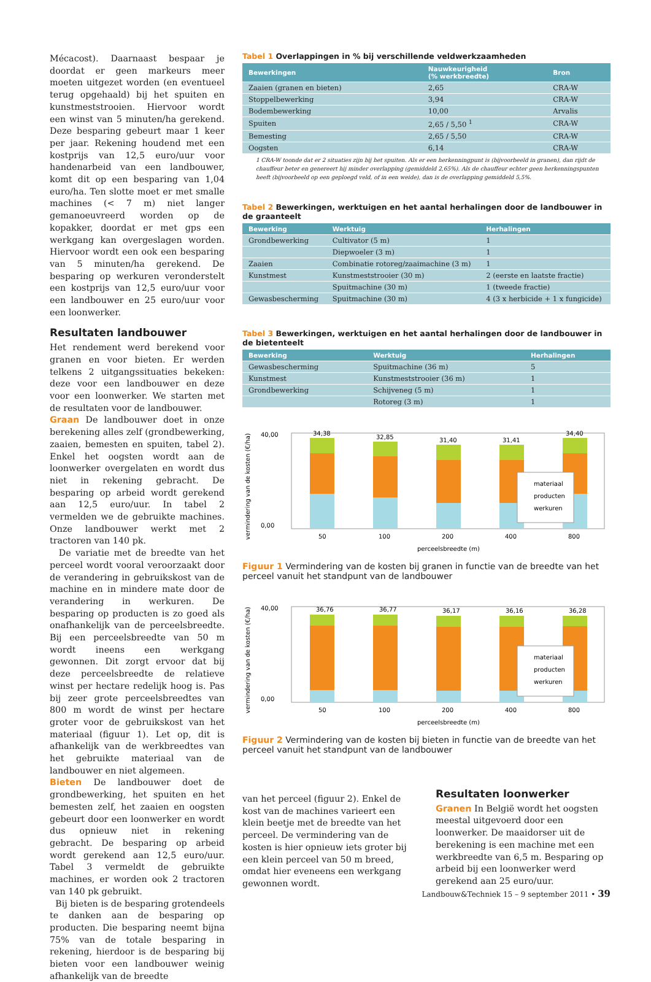Mécacost). Daarnaast bespaar je doordat er geen markeurs meer moeten uitgezet worden (en eventueel terug opgehaald) bij het spuiten en kunstmeststrooien. Hiervoor wordt een winst van 5 minuten/ha gerekend. Deze besparing gebeurt maar 1 keer per jaar. Rekening houdend met een kostprijs van 12,5 euro/uur voor handenarbeid van een landbouwer, komt dit op een besparing van 1,04 euro/ha. Ten slotte moet er met smalle machines (< 7 m) niet langer gemanoeuvreerd worden op de kopakker, doordat er met gps een werkgang kan overgeslagen worden. Hiervoor wordt een ook een besparing van 5 minuten/ha gerekend. De besparing op werkuren veronderstelt een kostprijs van 12,5 euro/uur voor een landbouwer en 25 euro/uur voor een loonwerker.
Resultaten landbouwer
Het rendement werd berekend voor granen en voor bieten. Er werden telkens 2 uitgangssituaties bekeken: deze voor een landbouwer en deze voor een loonwerker. We starten met de resultaten voor de landbouwer.
Graan De landbouwer doet in onze berekening alles zelf (grondbewerking, zaaien, bemesten en spuiten, tabel 2). Enkel het oogsten wordt aan de loonwerker overgelaten en wordt dus niet in rekening gebracht. De besparing op arbeid wordt gerekend aan 12,5 euro/uur. In tabel 2 vermelden we de gebruikte machines. Onze landbouwer werkt met 2 tractoren van 140 pk.
De variatie met de breedte van het perceel wordt vooral veroorzaakt door de verandering in gebruikskost van de machine en in mindere mate door de verandering in werkuren. De besparing op producten is zo goed als onafhankelijk van de perceelsbreedte. Bij een perceelsbreedte van 50 m wordt ineens een werkgang gewonnen. Dit zorgt ervoor dat bij deze perceelsbreedte de relatieve winst per hectare redelijk hoog is. Pas bij zeer grote perceelsbreedtes van 800 m wordt de winst per hectare groter voor de gebruikskost van het materiaal (figuur 1). Let op, dit is afhankelijk van de werkbreedtes van het gebruikte materiaal van de landbouwer en niet algemeen.
Bieten De landbouwer doet de grondbewerking, het spuiten en het bemesten zelf, het zaaien en oogsten gebeurt door een loonwerker en wordt dus opnieuw niet in rekening gebracht. De besparing op arbeid wordt gerekend aan 12,5 euro/uur. Tabel 3 vermeldt de gebruikte machines, er worden ook 2 tractoren van 140 pk gebruikt.
Bij bieten is de besparing grotendeels te danken aan de besparing op producten. Die besparing neemt bijna 75% van de totale besparing in rekening, hierdoor is de besparing bij bieten voor een landbouwer weinig afhankelijk van de breedte
Tabel 1 Overlappingen in % bij verschillende veldwerkzaamheden
| Bewerkingen | Nauwkeurigheid (% werkbreedte) | Bron |
| --- | --- | --- |
| Zaaien (granen en bieten) | 2,65 | CRA-W |
| Stoppelbewerking | 3,94 | CRA-W |
| Bodembewerking | 10,00 | Arvalis |
| Spuiten | 2,65 / 5,50 <sup>1</sup> | CRA-W |
| Bemesting | 2,65 / 5,50 | CRA-W |
| Oogsten | 6,14 | CRA-W |
1 CRA-W toonde dat er 2 situaties zijn bij het spuiten. Als er een herkenningpunt is (bijvoorbeeld in granen), dan rijdt de chauffeur beter en genereert hij minder overlapping (gemiddeld 2,65%). Als de chauffeur echter geen herkenningspunten heeft (bijvoorbeeld op een geploegd veld, of in een weide), dan is de overlapping gemiddeld 5,5%.
Tabel 2 Bewerkingen, werktuigen en het aantal herhalingen door de landbouwer in de graanteelt
| Bewerking | Werktuig | Herhalingen |
| --- | --- | --- |
| Grondbewerking | Cultivator (5 m) | 1 |
| | Diepwoeler (3 m) | 1 |
| Zaaien | Combinatie rotoreg/zaaimachine (3 m) | 1 |
| Kunstmest | Kunstmeststrooier (30 m) | 2 (eerste en laatste fractie) |
| | Spuitmachine (30 m) | 1 (tweede fractie) |
| Gewasbescherming | Spuitmachine (30 m) | 4 (3 x herbicide + 1 x fungicide) |
Tabel 3 Bewerkingen, werktuigen en het aantal herhalingen door de landbouwer in de bietenteelt
| Bewerking | Werktuig | Herhalingen |
| --- | --- | --- |
| Gewasbescherming | Spuitmachine (36 m) | 5 |
| Kunstmest | Kunstmeststrooier (36 m) | 1 |
| Grondbewerking | Schijveneg (5 m) | 1 |
| | Rotoreg (3 m) | 1 |
vermindering van de kosten (€/ha)
40,00
0,00
34,38
50
32,85
100
31,40
200
31,41
400
34,40
800
materiaal
producten
werkuren
perceelsbreedte (m)
Figuur 1 Vermindering van de kosten bij granen in functie van de breedte van het perceel vanuit het standpunt van de landbouwer
vermindering van de kosten (€/ha)
40,00
0,00
36,76
50
36,77
100
36,17
200
36,16
400
36,28
800
materiaal
producten
werkuren
perceelsbreedte (m)
Figuur 2 Vermindering van de kosten bij bieten in functie van de breedte van het perceel vanuit het standpunt van de landbouwer
van het perceel (figuur 2). Enkel de kost van de machines varieert een klein beetje met de breedte van het perceel. De vermindering van de kosten is hier opnieuw iets groter bij een klein perceel van 50 m breed, omdat hier eveneens een werkgang gewonnen wordt.
Resultaten loonwerker
Granen In België wordt het oogsten meestal uitgevoerd door een loonwerker. De maaidorser uit de berekening is een machine met een werkbreedte van 6,5 m. Besparing op arbeid bij een loonwerker werd gerekend aan 25 euro/uur.
Landbouw&Techniek 15 – 9 september 2011 • 39